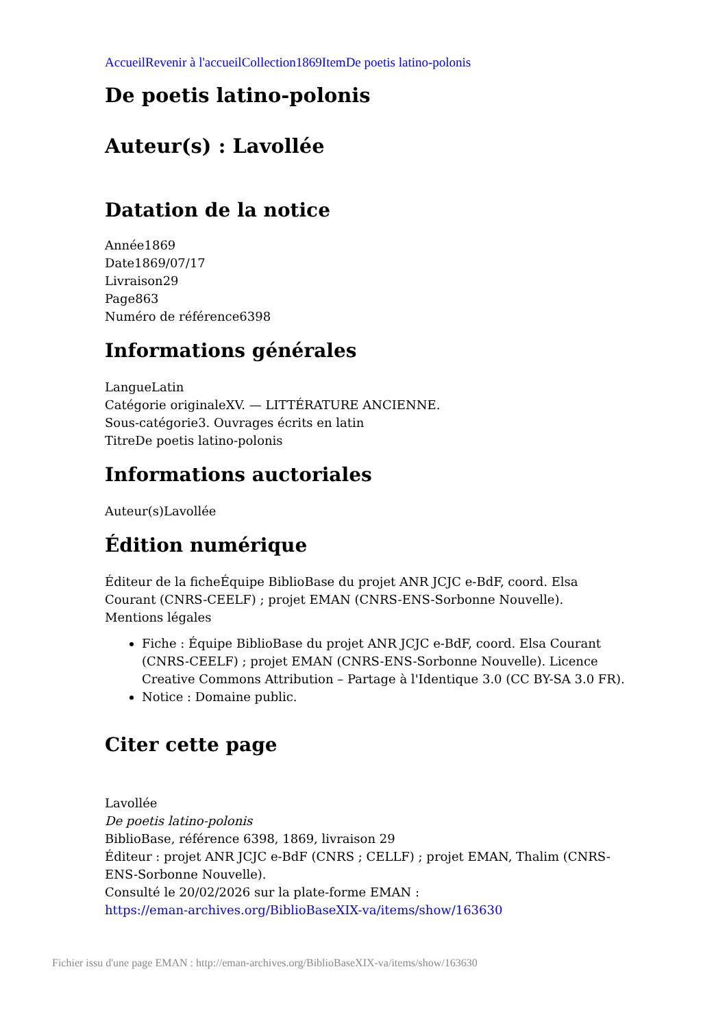Accueil Revenir à l'accueil Collection 1869 Item De poetis latino-polonis
De poetis latino-polonis
Auteur(s) : Lavollée
Datation de la notice
Année1869
Date1869/07/17
Livraison29
Page863
Numéro de référence6398
Informations générales
LangueLatin
Catégorie originaleXV. — LITTÉRATURE ANCIENNE.
Sous-catégorie3. Ouvrages écrits en latin
TitreDe poetis latino-polonis
Informations auctoriales
Auteur(s)Lavollée
Édition numérique
Éditeur de la ficheÉquipe BiblioBase du projet ANR JCJC e-BdF, coord. Elsa Courant (CNRS-CEELF) ; projet EMAN (CNRS-ENS-Sorbonne Nouvelle).
Mentions légales
Fiche : Équipe BiblioBase du projet ANR JCJC e-BdF, coord. Elsa Courant (CNRS-CEELF) ; projet EMAN (CNRS-ENS-Sorbonne Nouvelle). Licence Creative Commons Attribution – Partage à l'Identique 3.0 (CC BY-SA 3.0 FR).
Notice : Domaine public.
Citer cette page
Lavollée
De poetis latino-polonis
BiblioBase, référence 6398, 1869, livraison 29
Éditeur : projet ANR JCJC e-BdF (CNRS ; CELLF) ; projet EMAN, Thalim (CNRS-ENS-Sorbonne Nouvelle).
Consulté le 20/02/2026 sur la plate-forme EMAN :
https://eman-archives.org/BiblioBaseXIX-va/items/show/163630
Fichier issu d'une page EMAN : http://eman-archives.org/BiblioBaseXIX-va/items/show/163630